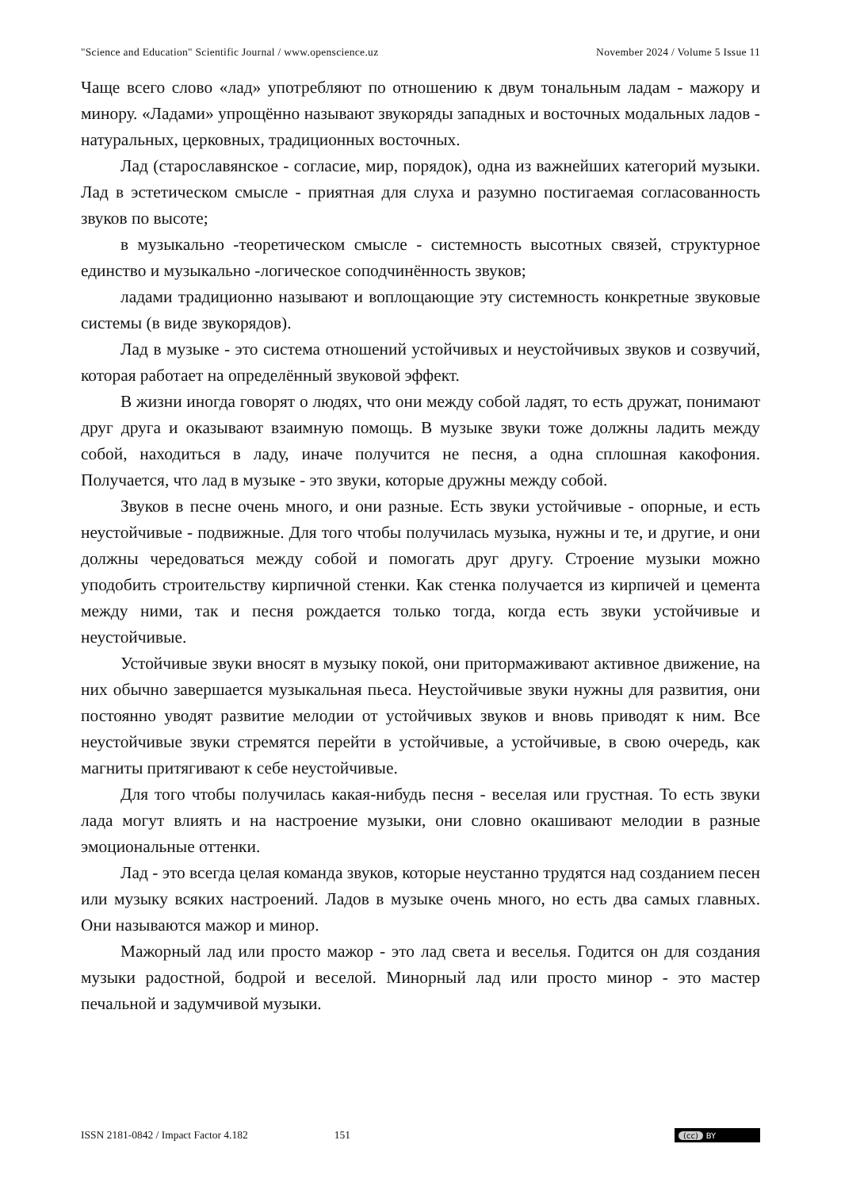"Science and Education" Scientific Journal / www.openscience.uz November 2024 / Volume 5 Issue 11
Чаще всего слово «лад» употребляют по отношению к двум тональным ладам - мажору и минору. «Ладами» упрощённо называют звукоряды западных и восточных модальных ладов - натуральных, церковных, традиционных восточных.
Лад (старославянское - согласие, мир, порядок), одна из важнейших категорий музыки. Лад в эстетическом смысле - приятная для слуха и разумно постигаемая согласованность звуков по высоте;
в музыкально -теоретическом смысле - системность высотных связей, структурное единство и музыкально -логическое соподчинённость звуков;
ладами традиционно называют и воплощающие эту системность конкретные звуковые системы (в виде звукорядов).
Лад в музыке - это система отношений устойчивых и неустойчивых звуков и созвучий, которая работает на определённый звуковой эффект.
В жизни иногда говорят о людях, что они между собой ладят, то есть дружат, понимают друг друга и оказывают взаимную помощь. В музыке звуки тоже должны ладить между собой, находиться в ладу, иначе получится не песня, а одна сплошная какофония. Получается, что лад в музыке - это звуки, которые дружны между собой.
Звуков в песне очень много, и они разные. Есть звуки устойчивые - опорные, и есть неустойчивые - подвижные. Для того чтобы получилась музыка, нужны и те, и другие, и они должны чередоваться между собой и помогать друг другу. Строение музыки можно уподобить строительству кирпичной стенки. Как стенка получается из кирпичей и цемента между ними, так и песня рождается только тогда, когда есть звуки устойчивые и неустойчивые.
Устойчивые звуки вносят в музыку покой, они притормаживают активное движение, на них обычно завершается музыкальная пьеса. Неустойчивые звуки нужны для развития, они постоянно уводят развитие мелодии от устойчивых звуков и вновь приводят к ним. Все неустойчивые звуки стремятся перейти в устойчивые, а устойчивые, в свою очередь, как магниты притягивают к себе неустойчивые.
Для того чтобы получилась какая-нибудь песня - веселая или грустная. То есть звуки лада могут влиять и на настроение музыки, они словно окашивают мелодии в разные эмоциональные оттенки.
Лад - это всегда целая команда звуков, которые неустанно трудятся над созданием песен или музыку всяких настроений. Ладов в музыке очень много, но есть два самых главных. Они называются мажор и минор.
Мажорный лад или просто мажор - это лад света и веселья. Годится он для создания музыки радостной, бодрой и веселой. Минорный лад или просто минор - это мастер печальной и задумчивой музыки.
ISSN 2181-0842 / Impact Factor 4.182 151
(cc) BY